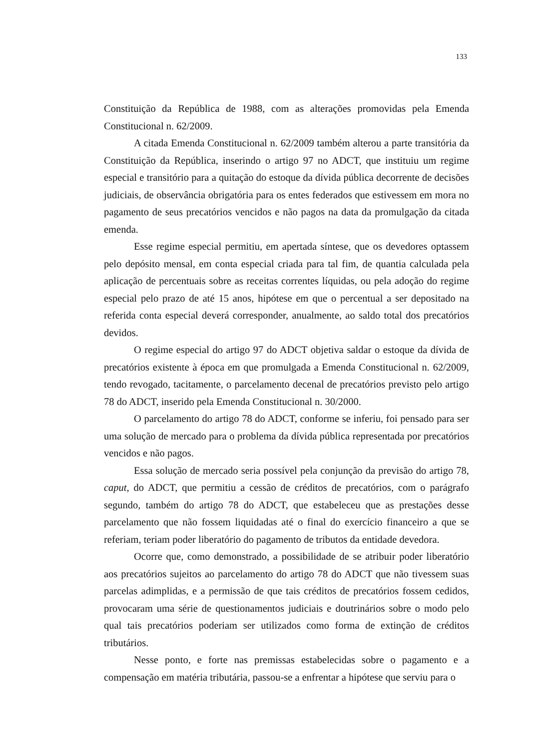133
Constituição da República de 1988, com as alterações promovidas pela Emenda Constitucional n. 62/2009.
A citada Emenda Constitucional n. 62/2009 também alterou a parte transitória da Constituição da República, inserindo o artigo 97 no ADCT, que instituiu um regime especial e transitório para a quitação do estoque da dívida pública decorrente de decisões judiciais, de observância obrigatória para os entes federados que estivessem em mora no pagamento de seus precatórios vencidos e não pagos na data da promulgação da citada emenda.
Esse regime especial permitiu, em apertada síntese, que os devedores optassem pelo depósito mensal, em conta especial criada para tal fim, de quantia calculada pela aplicação de percentuais sobre as receitas correntes líquidas, ou pela adoção do regime especial pelo prazo de até 15 anos, hipótese em que o percentual a ser depositado na referida conta especial deverá corresponder, anualmente, ao saldo total dos precatórios devidos.
O regime especial do artigo 97 do ADCT objetiva saldar o estoque da dívida de precatórios existente à época em que promulgada a Emenda Constitucional n. 62/2009, tendo revogado, tacitamente, o parcelamento decenal de precatórios previsto pelo artigo 78 do ADCT, inserido pela Emenda Constitucional n. 30/2000.
O parcelamento do artigo 78 do ADCT, conforme se inferiu, foi pensado para ser uma solução de mercado para o problema da dívida pública representada por precatórios vencidos e não pagos.
Essa solução de mercado seria possível pela conjunção da previsão do artigo 78, caput, do ADCT, que permitiu a cessão de créditos de precatórios, com o parágrafo segundo, também do artigo 78 do ADCT, que estabeleceu que as prestações desse parcelamento que não fossem liquidadas até o final do exercício financeiro a que se referiam, teriam poder liberatório do pagamento de tributos da entidade devedora.
Ocorre que, como demonstrado, a possibilidade de se atribuir poder liberatório aos precatórios sujeitos ao parcelamento do artigo 78 do ADCT que não tivessem suas parcelas adimplidas, e a permissão de que tais créditos de precatórios fossem cedidos, provocaram uma série de questionamentos judiciais e doutrinários sobre o modo pelo qual tais precatórios poderiam ser utilizados como forma de extinção de créditos tributários.
Nesse ponto, e forte nas premissas estabelecidas sobre o pagamento e a compensação em matéria tributária, passou-se a enfrentar a hipótese que serviu para o